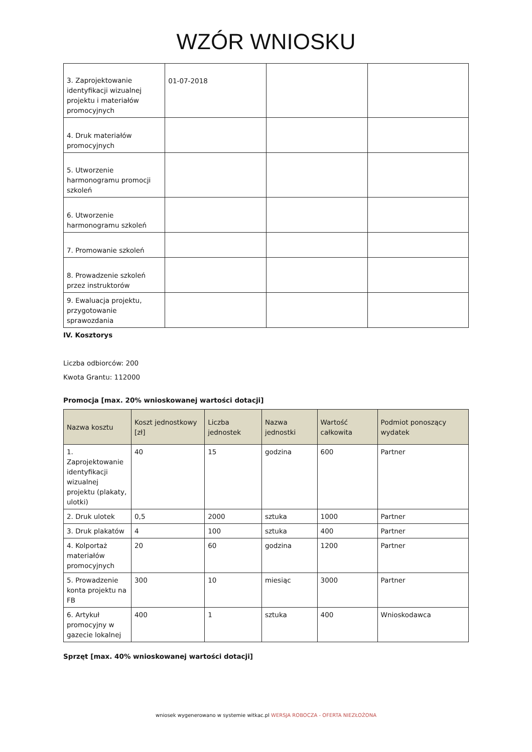WZÓR WNIOSKU
| 3. Zaprojektowanie identyfikacji wizualnej projektu i materiałów promocyjnych | 01-07-2018 | | |
| 4. Druk materiałów promocyjnych | | | |
| 5. Utworzenie harmonogramu promocji szkoleń | | | |
| 6. Utworzenie harmonogramu szkoleń | | | |
| 7. Promowanie szkoleń | | | |
| 8. Prowadzenie szkoleń przez instruktorów | | | |
| 9. Ewaluacja projektu, przygotowanie sprawozdania | | | |
IV. Kosztorys
Liczba odbiorców: 200
Kwota Grantu: 112000
Promocja [max. 20% wnioskowanej wartości dotacji]
| Nazwa kosztu | Koszt jednostkowy [zł] | Liczba jednostek | Nazwa jednostki | Wartość całkowita | Podmiot ponoszący wydatek |
| --- | --- | --- | --- | --- | --- |
| 1. Zaprojektowanie identyfikacji wizualnej projektu (plakaty, ulotki) | 40 | 15 | godzina | 600 | Partner |
| 2. Druk ulotek | 0,5 | 2000 | sztuka | 1000 | Partner |
| 3. Druk plakatów | 4 | 100 | sztuka | 400 | Partner |
| 4. Kolportaż materiałów promocyjnych | 20 | 60 | godzina | 1200 | Partner |
| 5. Prowadzenie konta projektu na FB | 300 | 10 | miesiąc | 3000 | Partner |
| 6. Artykuł promocyjny w gazecie lokalnej | 400 | 1 | sztuka | 400 | Wnioskodawca |
Sprzęt [max. 40% wnioskowanej wartości dotacji]
wniosek wygenerowano w systemie witkac.pl WERSJA ROBOCZA - OFERTA NIEZŁOŻONA